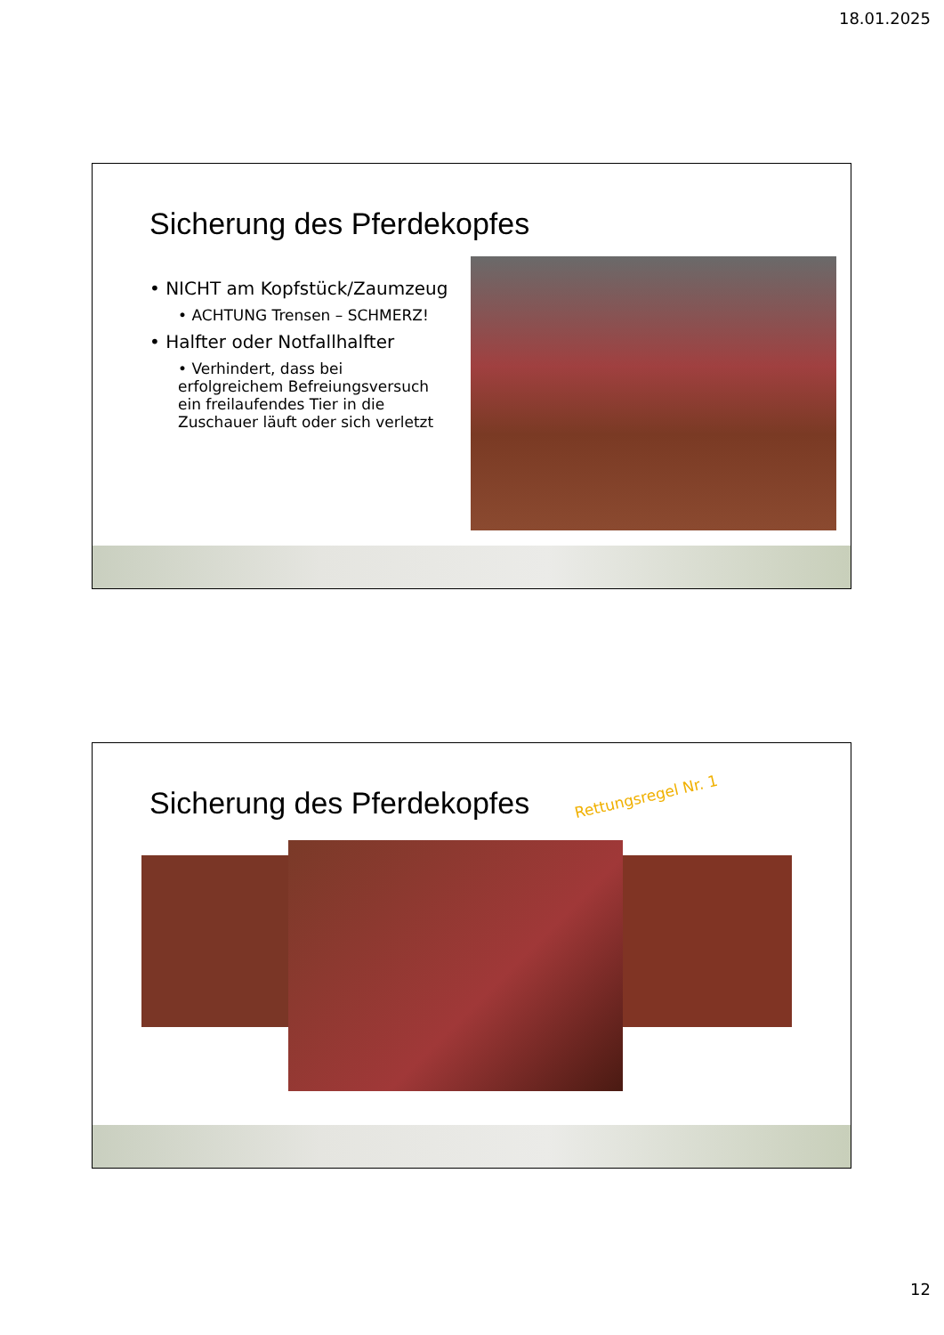18.01.2025
Sicherung des Pferdekopfes
• NICHT am Kopfstück/Zaumzeug
• ACHTUNG Trensen – SCHMERZ!
• Halfter oder Notfallhalfter
• Verhindert, dass bei erfolgreichem Befreiungsversuch ein freilaufendes Tier in die Zuschauer läuft oder sich verletzt
Sicherung des Pferdekopfes Rettungsregel Nr. 1
12